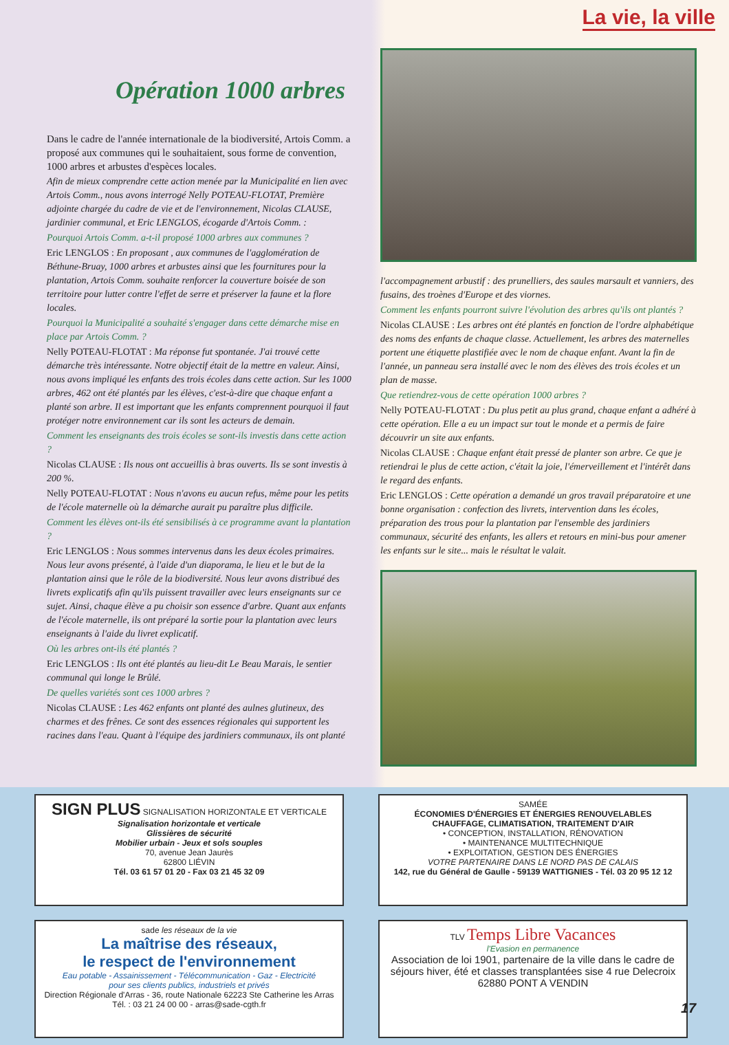La vie, la ville
Opération 1000 arbres
Dans le cadre de l'année internationale de la biodiversité, Artois Comm. a proposé aux communes qui le souhaitaient, sous forme de convention, 1000 arbres et arbustes d'espèces locales.
Afin de mieux comprendre cette action menée par la Municipalité en lien avec Artois Comm., nous avons interrogé Nelly POTEAU-FLOTAT, Première adjointe chargée du cadre de vie et de l'environnement, Nicolas CLAUSE, jardinier communal, et Eric LENGLOS, écogarde d'Artois Comm. :
Pourquoi Artois Comm. a-t-il proposé 1000 arbres aux communes ?
Eric LENGLOS : En proposant , aux communes de l'agglomération de Béthune-Bruay, 1000 arbres et arbustes ainsi que les fournitures pour la plantation, Artois Comm. souhaite renforcer la couverture boisée de son territoire pour lutter contre l'effet de serre et préserver la faune et la flore locales.
Pourquoi la Municipalité a souhaité s'engager dans cette démarche mise en place par Artois Comm. ?
Nelly POTEAU-FLOTAT : Ma réponse fut spontanée. J'ai trouvé cette démarche très intéressante. Notre objectif était de la mettre en valeur. Ainsi, nous avons impliqué les enfants des trois écoles dans cette action. Sur les 1000 arbres, 462 ont été plantés par les élèves, c'est-à-dire que chaque enfant a planté son arbre. Il est important que les enfants comprennent pourquoi il faut protéger notre environnement car ils sont les acteurs de demain.
Comment les enseignants des trois écoles se sont-ils investis dans cette action ?
Nicolas CLAUSE : Ils nous ont accueillis à bras ouverts. Ils se sont investis à 200 %.
Nelly POTEAU-FLOTAT : Nous n'avons eu aucun refus, même pour les petits de l'école maternelle où la démarche aurait pu paraître plus difficile.
Comment les élèves ont-ils été sensibilisés à ce programme avant la plantation ?
Eric LENGLOS : Nous sommes intervenus dans les deux écoles primaires. Nous leur avons présenté, à l'aide d'un diaporama, le lieu et le but de la plantation ainsi que le rôle de la biodiversité. Nous leur avons distribué des livrets explicatifs afin qu'ils puissent travailler avec leurs enseignants sur ce sujet. Ainsi, chaque élève a pu choisir son essence d'arbre. Quant aux enfants de l'école maternelle, ils ont préparé la sortie pour la plantation avec leurs enseignants à l'aide du livret explicatif.
Où les arbres ont-ils été plantés ?
Eric LENGLOS : Ils ont été plantés au lieu-dit Le Beau Marais, le sentier communal qui longe le Brûlé.
De quelles variétés sont ces 1000 arbres ?
Nicolas CLAUSE : Les 462 enfants ont planté des aulnes glutineux, des charmes et des frênes. Ce sont des essences régionales qui supportent les racines dans l'eau. Quant à l'équipe des jardiniers communaux, ils ont planté
l'accompagnement arbustif : des prunelliers, des saules marsault et vanniers, des fusains, des troènes d'Europe et des viornes.
Comment les enfants pourront suivre l'évolution des arbres qu'ils ont plantés ?
Nicolas CLAUSE : Les arbres ont été plantés en fonction de l'ordre alphabétique des noms des enfants de chaque classe. Actuellement, les arbres des maternelles portent une étiquette plastifiée avec le nom de chaque enfant. Avant la fin de l'année, un panneau sera installé avec le nom des élèves des trois écoles et un plan de masse.
Que retiendrez-vous de cette opération 1000 arbres ?
Nelly POTEAU-FLOTAT : Du plus petit au plus grand, chaque enfant a adhéré à cette opération. Elle a eu un impact sur tout le monde et a permis de faire découvrir un site aux enfants.
Nicolas CLAUSE : Chaque enfant était pressé de planter son arbre. Ce que je retiendrai le plus de cette action, c'était la joie, l'émerveillement et l'intérêt dans le regard des enfants.
Eric LENGLOS : Cette opération a demandé un gros travail préparatoire et une bonne organisation : confection des livrets, intervention dans les écoles, préparation des trous pour la plantation par l'ensemble des jardiniers communaux, sécurité des enfants, les allers et retours en mini-bus pour amener les enfants sur le site... mais le résultat le valait.
SIGN PLUS SIGNALISATION HORIZONTALE ET VERTICALE
Signalisation horizontale et verticale
Glissières de sécurité
Mobilier urbain - Jeux et sols souples
70, avenue Jean Jaurès
62800 LIÉVIN
Tél. 03 61 57 01 20 - Fax 03 21 45 32 09
SAMÉE
ÉCONOMIES D'ÉNERGIES ET ÉNERGIES RENOUVELABLES
CHAUFFAGE, CLIMATISATION, TRAITEMENT D'AIR
• CONCEPTION, INSTALLATION, RÉNOVATION
• MAINTENANCE MULTITECHNIQUE
• EXPLOITATION, GESTION DES ÉNERGIES
VOTRE PARTENAIRE DANS LE NORD PAS DE CALAIS
142, rue du Général de Gaulle - 59139 WATTIGNIES - Tél. 03 20 95 12 12
sade les réseaux de la vie
La maîtrise des réseaux,
le respect de l'environnement
Eau potable - Assainissement - Télécommunication - Gaz - Electricité
pour ses clients publics, industriels et privés
Direction Régionale d'Arras - 36, route Nationale 62223 Ste Catherine les Arras
Tél. : 03 21 24 00 00 - arras@sade-cgth.fr
TLV Temps Libre Vacances
l'Evasion en permanence
Association de loi 1901, partenaire de la ville dans le cadre de séjours hiver, été et classes transplantées sise 4 rue Delecroix 62880 PONT A VENDIN
17